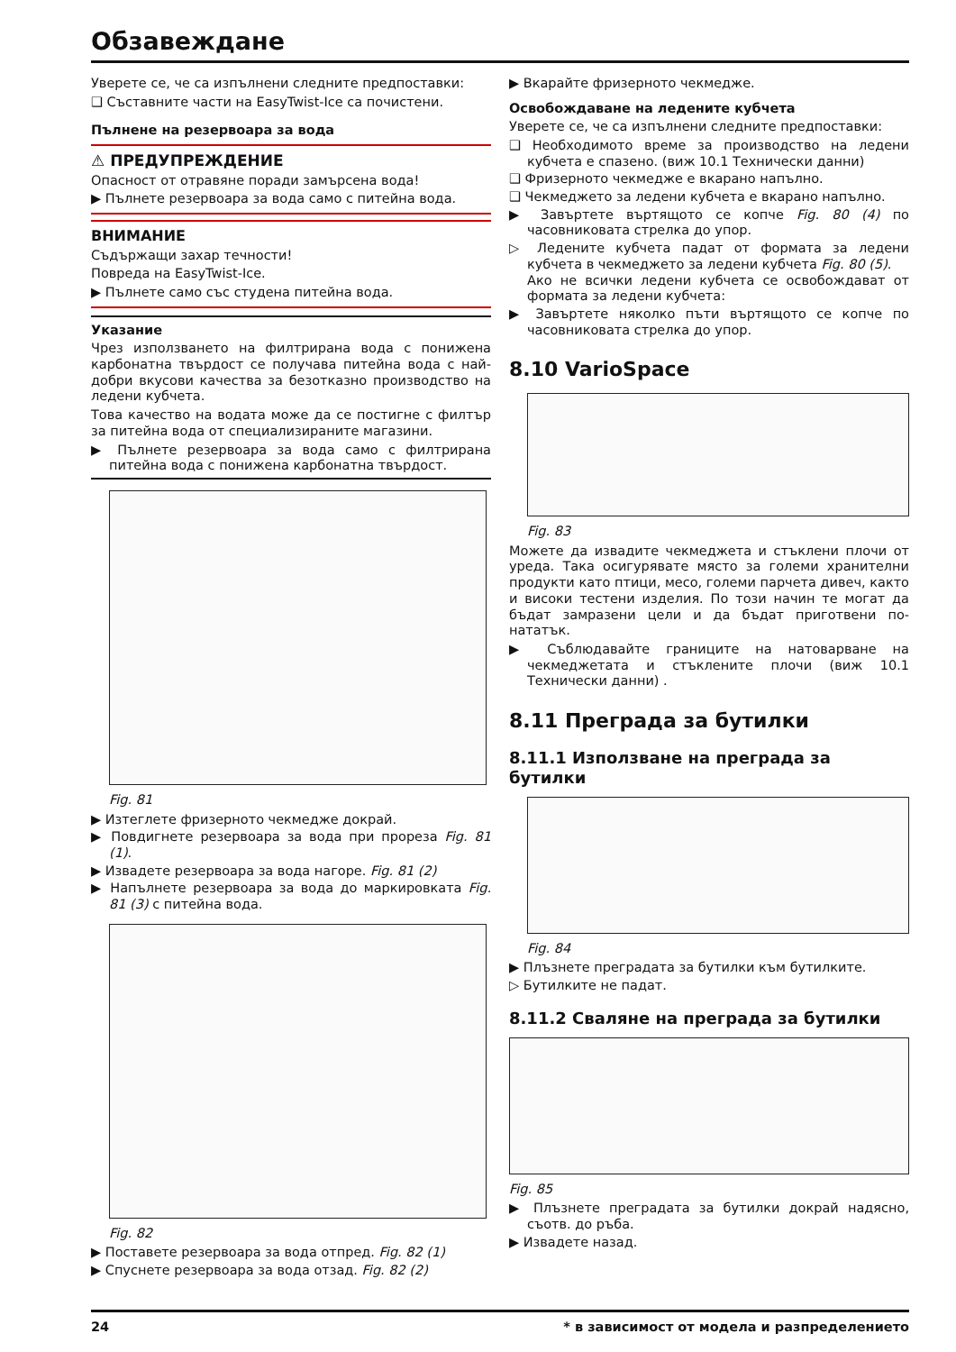Обзавеждане
Уверете се, че са изпълнени следните предпоставки:
❑ Съставните части на EasyTwist-Ice са почистени.
Пълнене на резервоара за вода
⚠ ПРЕДУПРЕЖДЕНИЕ
Опасност от отравяне поради замърсена вода!
▶ Пълнете резервоара за вода само с питейна вода.
ВНИМАНИЕ
Съдържащи захар течности!
Повреда на EasyTwist-Ice.
▶ Пълнете само със студена питейна вода.
Указание
Чрез използването на филтрирана вода с понижена карбонатна твърдост се получава питейна вода с най-добри вкусови качества за безотказно производство на ледени кубчета.
Това качество на водата може да се постигне с филтър за питейна вода от специализираните магазини.
▶ Пълнете резервоара за вода само с филтрирана питейна вода с понижена карбонатна твърдост.
Fig. 81
▶ Изтеглете фризерното чекмедже докрай.
▶ Повдигнете резервоара за вода при прореза Fig. 81 (1).
▶ Извадете резервоара за вода нагоре. Fig. 81 (2)
▶ Напълнете резервоара за вода до маркировката Fig. 81 (3) с питейна вода.
Fig. 82
▶ Поставете резервоара за вода отпред. Fig. 82 (1)
▶ Спуснете резервоара за вода отзад. Fig. 82 (2)
▶ Вкарайте фризерното чекмедже.
Освобождаване на ледените кубчета
Уверете се, че са изпълнени следните предпоставки:
❑ Необходимото време за производство на ледени кубчета е спазено. (виж 10.1 Технически данни)
❑ Фризерното чекмедже е вкарано напълно.
❑ Чекмеджето за ледени кубчета е вкарано напълно.
▶ Завъртете въртящото се копче Fig. 80 (4) по часовниковата стрелка до упор.
▷ Ледените кубчета падат от формата за ледени кубчета в чекмеджето за ледени кубчета Fig. 80 (5).
Ако не всички ледени кубчета се освобождават от формата за ледени кубчета:
▶ Завъртете няколко пъти въртящото се копче по часовниковата стрелка до упор.
8.10 VarioSpace
Fig. 83
Можете да извадите чекмеджета и стъклени плочи от уреда. Така осигурявате място за големи хранителни продукти като птици, месо, големи парчета дивеч, както и високи тестени изделия. По този начин те могат да бъдат замразени цели и да бъдат приготвени по-нататък.
▶ Съблюдавайте границите на натоварване на чекмеджетата и стъклените плочи (виж 10.1 Технически данни) .
8.11 Преграда за бутилки
8.11.1 Използване на преграда за бутилки
Fig. 84
▶ Плъзнете преградата за бутилки към бутилките.
▷ Бутилките не падат.
8.11.2 Сваляне на преграда за бутилки
Fig. 85
▶ Плъзнете преградата за бутилки докрай надясно, съотв. до ръба.
▶ Извадете назад.
24 * в зависимост от модела и разпределението